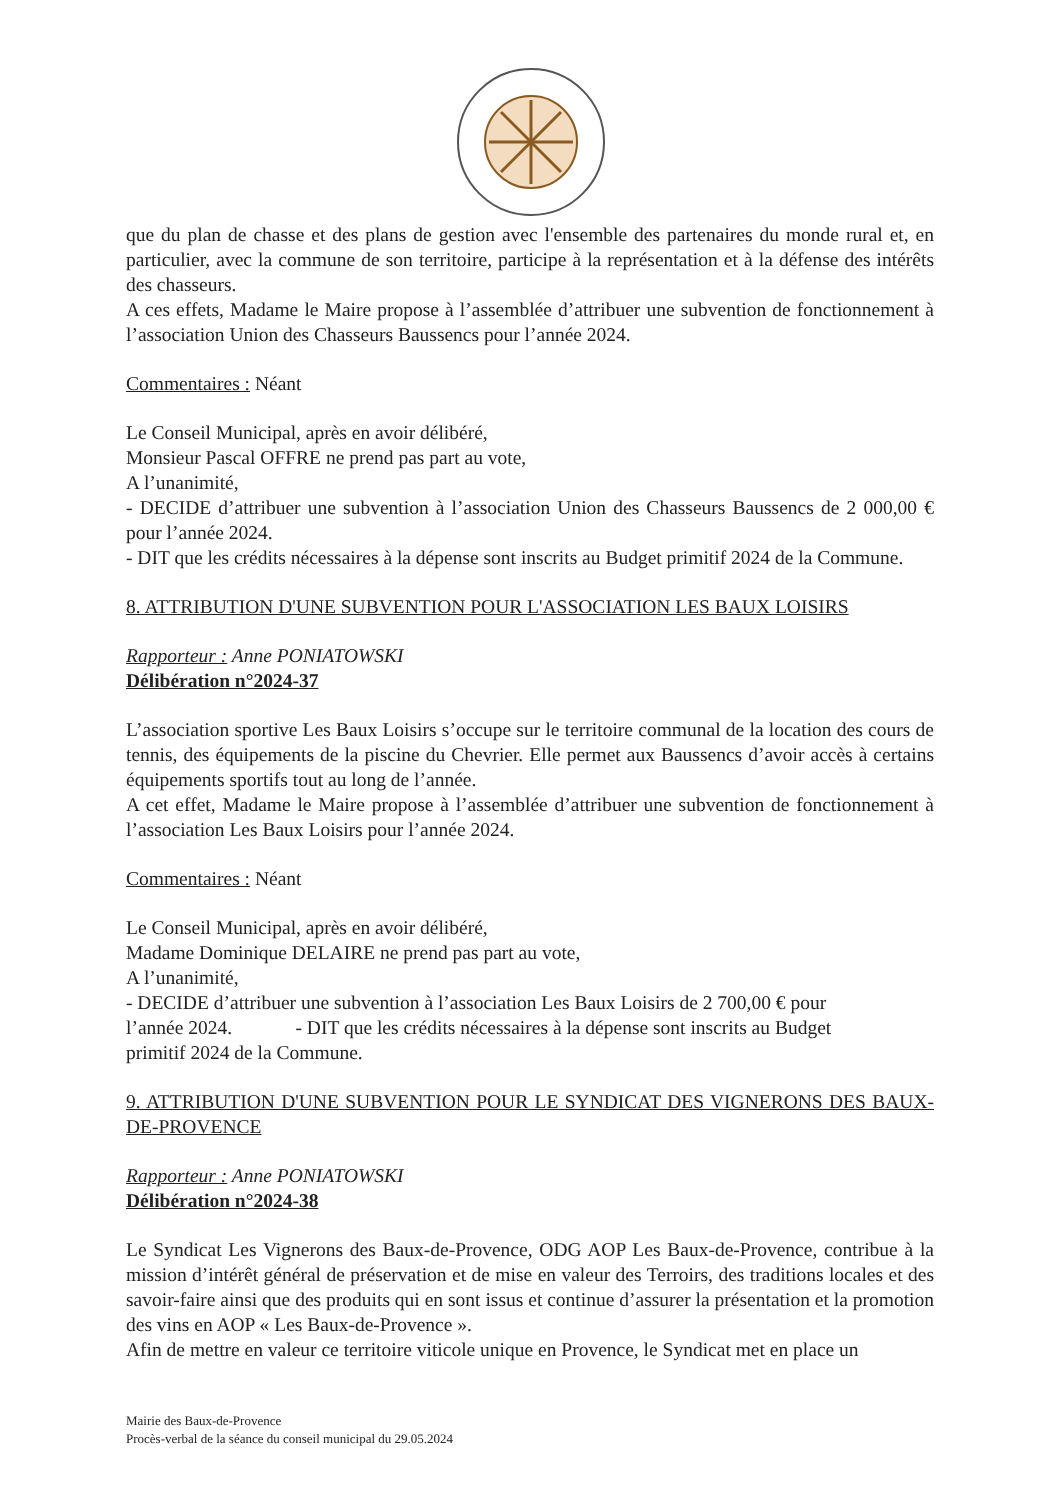que du plan de chasse et des plans de gestion avec l'ensemble des partenaires du monde rural et, en particulier, avec la commune de son territoire, participe à la représentation et à la défense des intérêts des chasseurs.
A ces effets, Madame le Maire propose à l’assemblée d’attribuer une subvention de fonctionnement à l’association Union des Chasseurs Baussencs pour l’année 2024.
Commentaires : Néant
Le Conseil Municipal, après en avoir délibéré,
Monsieur Pascal OFFRE ne prend pas part au vote,
A l’unanimité,
- DECIDE d’attribuer une subvention à l’association Union des Chasseurs Baussencs de 2 000,00 € pour l’année 2024.
- DIT que les crédits nécessaires à la dépense sont inscrits au Budget primitif 2024 de la Commune.
8. ATTRIBUTION D'UNE SUBVENTION POUR L'ASSOCIATION LES BAUX LOISIRS
Rapporteur : Anne PONIATOWSKI
Délibération n°2024-37
L’association sportive Les Baux Loisirs s’occupe sur le territoire communal de la location des cours de tennis, des équipements de la piscine du Chevrier. Elle permet aux Baussencs d’avoir accès à certains équipements sportifs tout au long de l’année.
A cet effet, Madame le Maire propose à l’assemblée d’attribuer une subvention de fonctionnement à l’association Les Baux Loisirs pour l’année 2024.
Commentaires : Néant
Le Conseil Municipal, après en avoir délibéré,
Madame Dominique DELAIRE ne prend pas part au vote,
A l’unanimité,
- DECIDE d’attribuer une subvention à l’association Les Baux Loisirs de 2 700,00 € pour
l’année 2024. - DIT que les crédits nécessaires à la dépense sont inscrits au Budget
primitif 2024 de la Commune.
9. ATTRIBUTION D'UNE SUBVENTION POUR LE SYNDICAT DES VIGNERONS DES BAUX-DE-PROVENCE
Rapporteur : Anne PONIATOWSKI
Délibération n°2024-38
Le Syndicat Les Vignerons des Baux-de-Provence, ODG AOP Les Baux-de-Provence, contribue à la mission d’intérêt général de préservation et de mise en valeur des Terroirs, des traditions locales et des savoir-faire ainsi que des produits qui en sont issus et continue d’assurer la présentation et la promotion des vins en AOP « Les Baux-de-Provence ».
Afin de mettre en valeur ce territoire viticole unique en Provence, le Syndicat met en place un
Mairie des Baux-de-Provence
Procès-verbal de la séance du conseil municipal du 29.05.2024